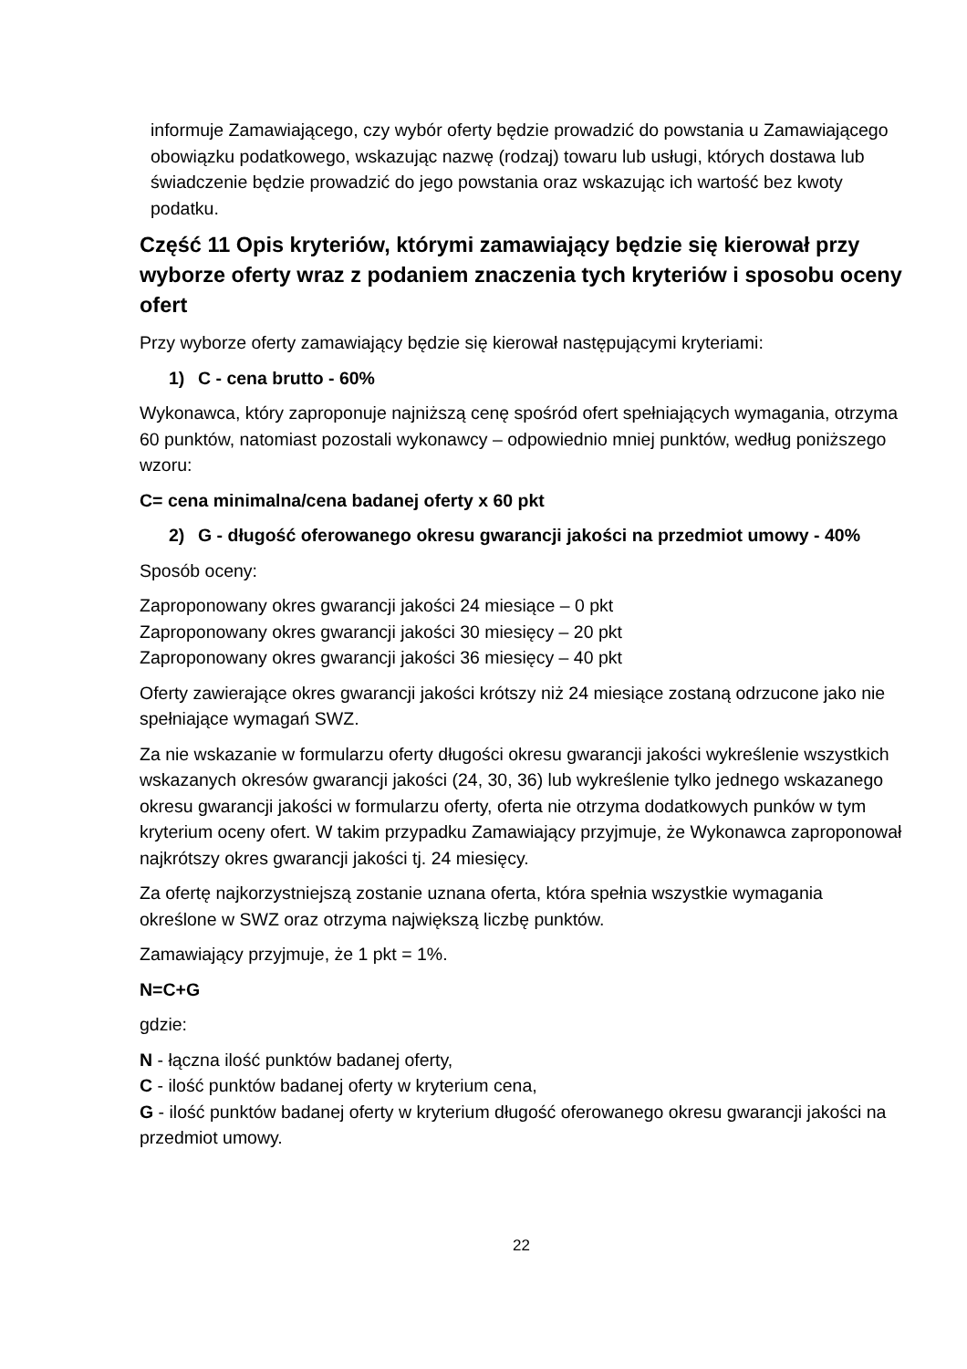informuje Zamawiającego, czy wybór oferty będzie prowadzić do powstania u Zamawiającego obowiązku podatkowego, wskazując nazwę (rodzaj) towaru lub usługi, których dostawa lub świadczenie będzie prowadzić do jego powstania oraz wskazując ich wartość bez kwoty podatku.
Część 11 Opis kryteriów, którymi zamawiający będzie się kierował przy wyborze oferty wraz z podaniem znaczenia tych kryteriów i sposobu oceny ofert
Przy wyborze oferty zamawiający będzie się kierował następującymi kryteriami:
1) C - cena brutto - 60%
Wykonawca, który zaproponuje najniższą cenę spośród ofert spełniających wymagania, otrzyma 60 punktów, natomiast pozostali wykonawcy – odpowiednio mniej punktów, według poniższego wzoru:
C= cena minimalna/cena badanej oferty x 60 pkt
2) G - długość oferowanego okresu gwarancji jakości na przedmiot umowy - 40%
Sposób oceny:
Zaproponowany okres gwarancji jakości 24 miesiące – 0 pkt
Zaproponowany okres gwarancji jakości 30 miesięcy – 20 pkt
Zaproponowany okres gwarancji jakości 36 miesięcy – 40 pkt
Oferty zawierające okres gwarancji jakości krótszy niż 24 miesiące zostaną odrzucone jako nie spełniające wymagań SWZ.
Za nie wskazanie w formularzu oferty długości okresu gwarancji jakości wykreślenie wszystkich wskazanych okresów gwarancji jakości (24, 30, 36) lub wykreślenie tylko jednego wskazanego okresu gwarancji jakości w formularzu oferty, oferta nie otrzyma dodatkowych punków w tym kryterium oceny ofert. W takim przypadku Zamawiający przyjmuje, że Wykonawca zaproponował najkrótszy okres gwarancji jakości tj. 24 miesięcy.
Za ofertę najkorzystniejszą zostanie uznana oferta, która spełnia wszystkie wymagania określone w SWZ oraz otrzyma największą liczbę punktów.
Zamawiający przyjmuje, że 1 pkt = 1%.
N=C+G
gdzie:
N - łączna ilość punktów badanej oferty,
C - ilość punktów badanej oferty w kryterium cena,
G - ilość punktów badanej oferty w kryterium długość oferowanego okresu gwarancji jakości na przedmiot umowy.
22